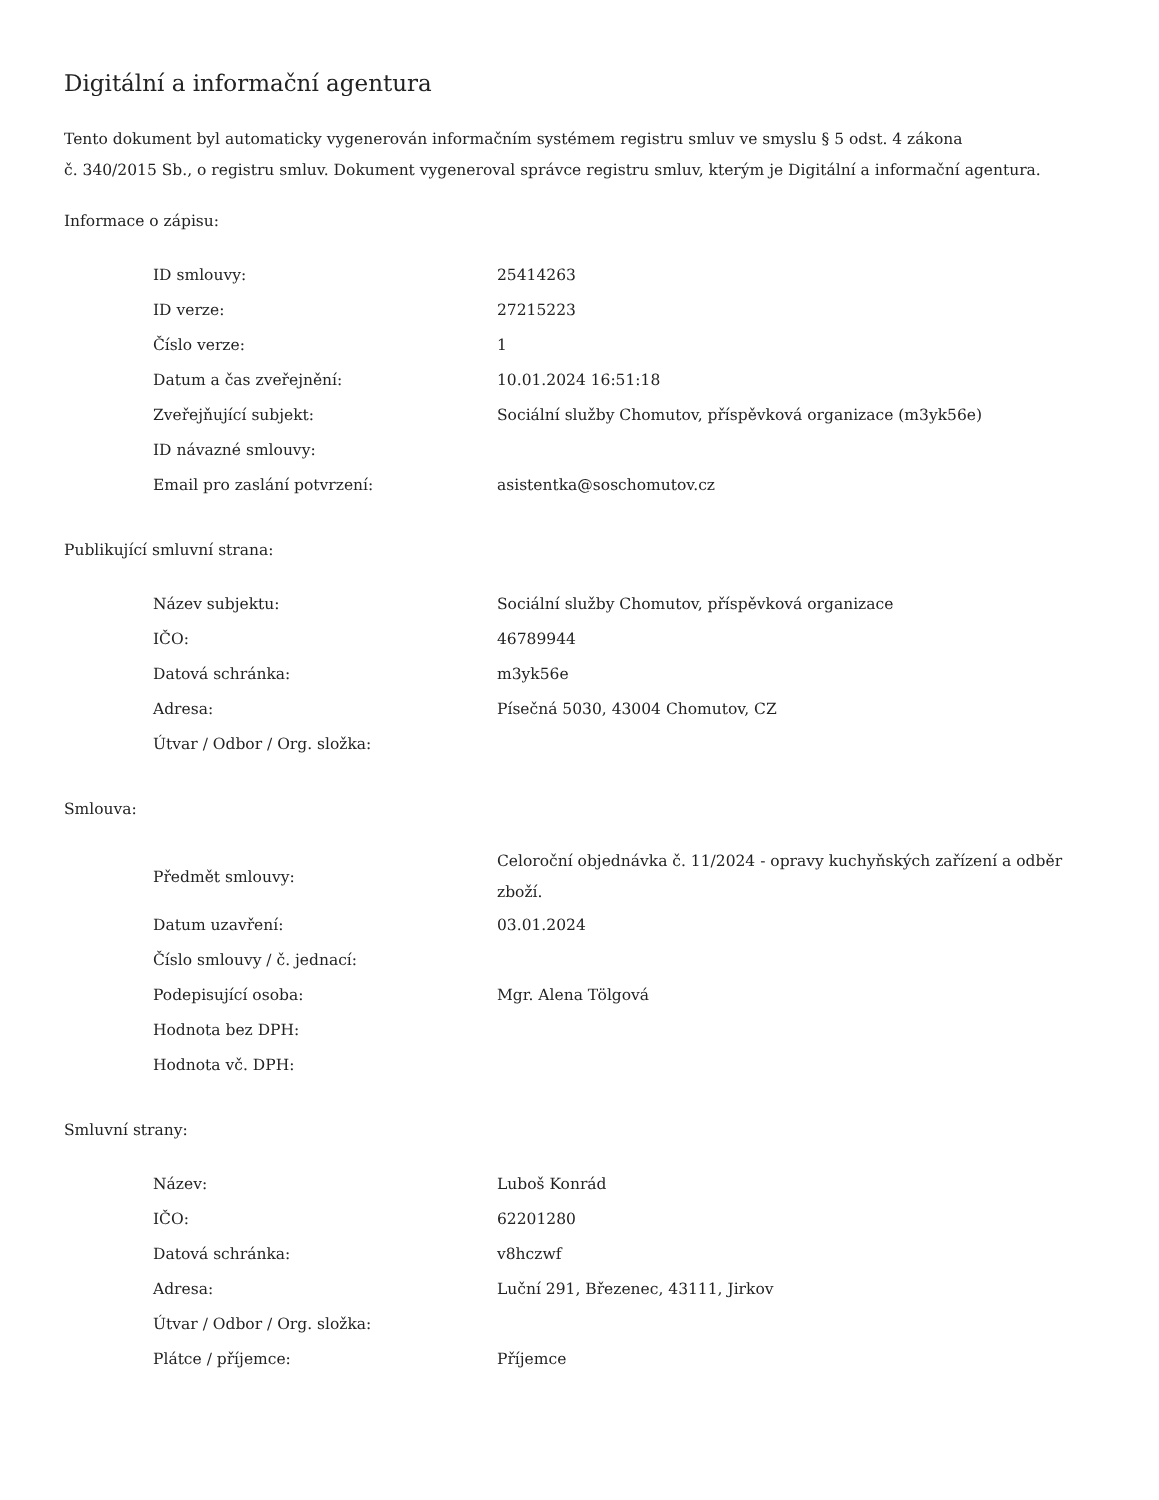Digitální a informační agentura
Tento dokument byl automaticky vygenerován informačním systémem registru smluv ve smyslu § 5 odst. 4 zákona
č. 340/2015 Sb., o registru smluv. Dokument vygeneroval správce registru smluv, kterým je Digitální a informační agentura.
Informace o zápisu:
| ID smlouvy: | 25414263 |
| ID verze: | 27215223 |
| Číslo verze: | 1 |
| Datum a čas zveřejnění: | 10.01.2024 16:51:18 |
| Zveřejňující subjekt: | Sociální služby Chomutov, příspěvková organizace (m3yk56e) |
| ID návazné smlouvy: | |
| Email pro zaslání potvrzení: | asistentka@soschomutov.cz |
Publikující smluvní strana:
| Název subjektu: | Sociální služby Chomutov, příspěvková organizace |
| IČO: | 46789944 |
| Datová schránka: | m3yk56e |
| Adresa: | Písečná 5030, 43004 Chomutov, CZ |
| Útvar / Odbor / Org. složka: | |
Smlouva:
| Předmět smlouvy: | Celoroční objednávka č. 11/2024 - opravy kuchyňských zařízení a odběr zboží. |
| Datum uzavření: | 03.01.2024 |
| Číslo smlouvy / č. jednací: | |
| Podepisující osoba: | Mgr. Alena Tölgová |
| Hodnota bez DPH: | |
| Hodnota vč. DPH: | |
Smluvní strany:
| Název: | Luboš Konrád |
| IČO: | 62201280 |
| Datová schránka: | v8hczwf |
| Adresa: | Luční 291, Březenec, 43111, Jirkov |
| Útvar / Odbor / Org. složka: | |
| Plátce / příjemce: | Příjemce |